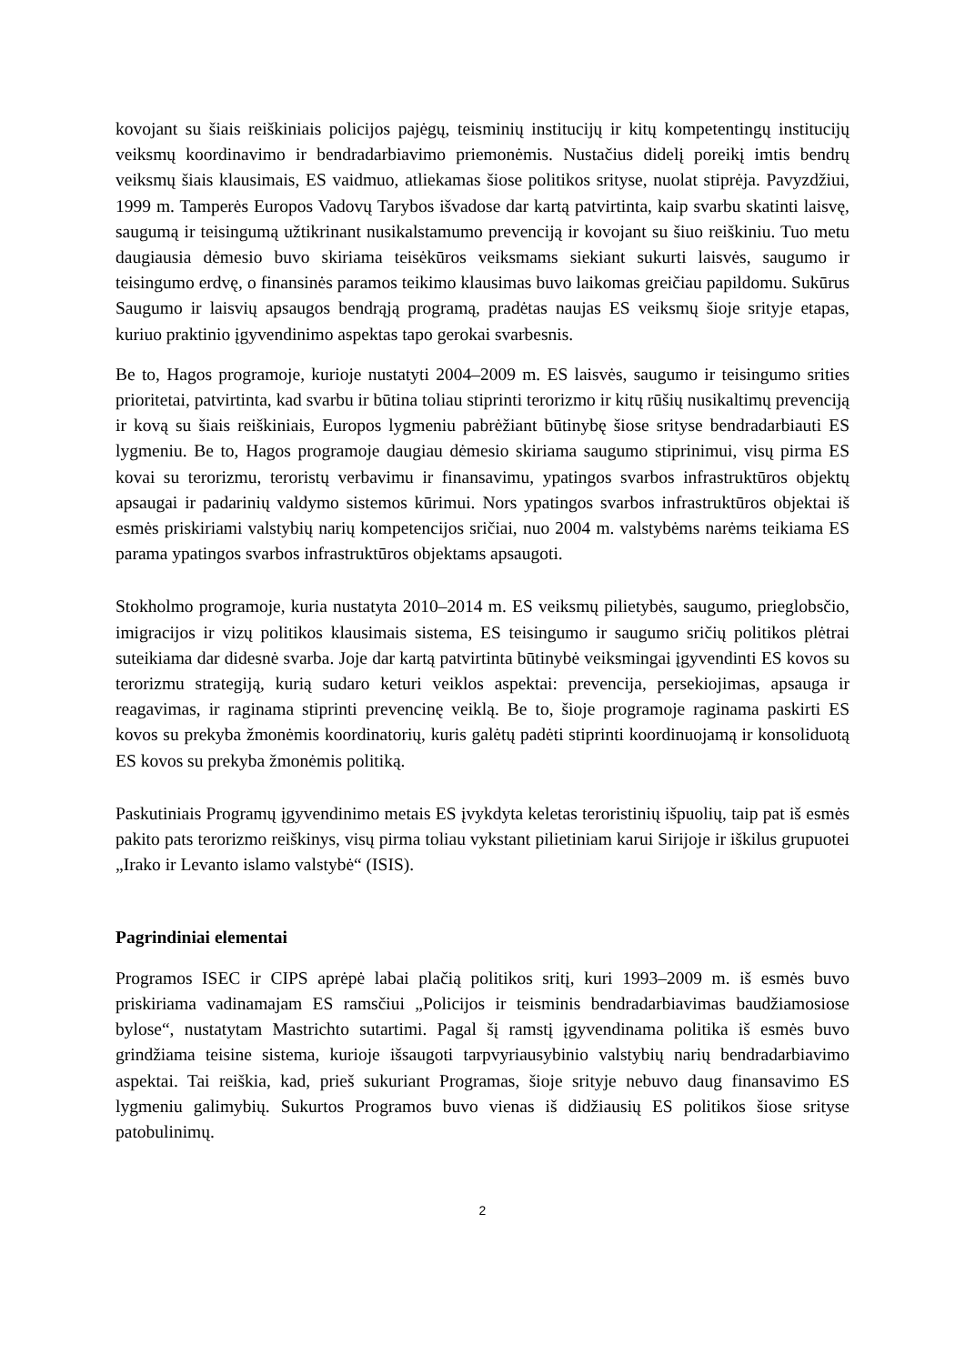kovojant su šiais reiškiniais policijos pajėgų, teisminių institucijų ir kitų kompetentingų institucijų veiksmų koordinavimo ir bendradarbiavimo priemonėmis. Nustačius didelį poreikį imtis bendrų veiksmų šiais klausimais, ES vaidmuo, atliekamas šiose politikos srityse, nuolat stiprėja. Pavyzdžiui, 1999 m. Tamperės Europos Vadovų Tarybos išvadose dar kartą patvirtinta, kaip svarbu skatinti laisvę, saugumą ir teisingumą užtikrinant nusikalstamumo prevenciją ir kovojant su šiuo reiškiniu. Tuo metu daugiausia dėmesio buvo skiriama teisėkūros veiksmams siekiant sukurti laisvės, saugumo ir teisingumo erdvę, o finansinės paramos teikimo klausimas buvo laikomas greičiau papildomu. Sukūrus Saugumo ir laisvių apsaugos bendrąją programą, pradėtas naujas ES veiksmų šioje srityje etapas, kuriuo praktinio įgyvendinimo aspektas tapo gerokai svarbesnis.
Be to, Hagos programoje, kurioje nustatyti 2004–2009 m. ES laisvės, saugumo ir teisingumo srities prioritetai, patvirtinta, kad svarbu ir būtina toliau stiprinti terorizmo ir kitų rūšių nusikaltimų prevenciją ir kovą su šiais reiškiniais, Europos lygmeniu pabrėžiant būtinybę šiose srityse bendradarbiauti ES lygmeniu. Be to, Hagos programoje daugiau dėmesio skiriama saugumo stiprinimui, visų pirma ES kovai su terorizmu, teroristų verbavimu ir finansavimu, ypatingos svarbos infrastruktūros objektų apsaugai ir padarinių valdymo sistemos kūrimui. Nors ypatingos svarbos infrastruktūros objektai iš esmės priskiriami valstybių narių kompetencijos sričiai, nuo 2004 m. valstybėms narėms teikiama ES parama ypatingos svarbos infrastruktūros objektams apsaugoti.
Stokholmo programoje, kuria nustatyta 2010–2014 m. ES veiksmų pilietybės, saugumo, prieglobsčio, imigracijos ir vizų politikos klausimais sistema, ES teisingumo ir saugumo sričių politikos plėtrai suteikiama dar didesnė svarba. Joje dar kartą patvirtinta būtinybė veiksmingai įgyvendinti ES kovos su terorizmu strategiją, kurią sudaro keturi veiklos aspektai: prevencija, persekiojimas, apsauga ir reagavimas, ir raginama stiprinti prevencinę veiklą. Be to, šioje programoje raginama paskirti ES kovos su prekyba žmonėmis koordinatorių, kuris galėtų padėti stiprinti koordinuojamą ir konsoliduotą ES kovos su prekyba žmonėmis politiką.
Paskutiniais Programų įgyvendinimo metais ES įvykdyta keletas teroristinių išpuolių, taip pat iš esmės pakito pats terorizmo reiškinys, visų pirma toliau vykstant pilietiniam karui Sirijoje ir iškilus grupuotei „Irako ir Levanto islamo valstybė“ (ISIS).
Pagrindiniai elementai
Programos ISEC ir CIPS aprėpė labai plačią politikos sritį, kuri 1993–2009 m. iš esmės buvo priskiriama vadinamajam ES ramsčiui „Policijos ir teisminis bendradarbiavimas baudžiamosiose bylose“, nustatytam Mastrichto sutartimi. Pagal šį ramstį įgyvendinama politika iš esmės buvo grindžiama teisine sistema, kurioje išsaugoti tarpvyriausybinio valstybių narių bendradarbiavimo aspektai. Tai reiškia, kad, prieš sukuriant Programas, šioje srityje nebuvo daug finansavimo ES lygmeniu galimybių. Sukurtos Programos buvo vienas iš didžiausių ES politikos šiose srityse patobulinimų.
2